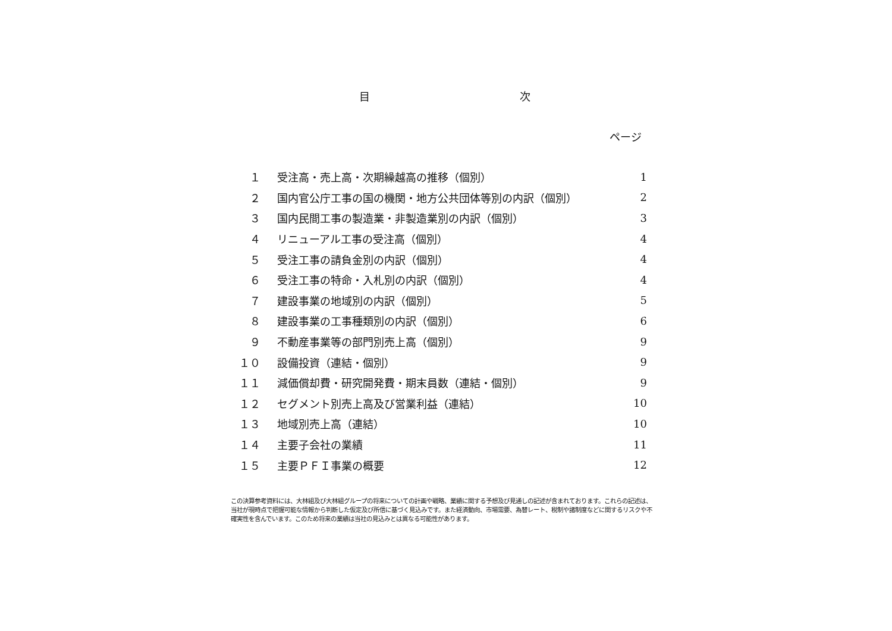目 次
ページ
| １ | 受注高・売上高・次期繰越高の推移（個別） | 1 |
| ２ | 国内官公庁工事の国の機関・地方公共団体等別の内訳（個別） | 2 |
| ３ | 国内民間工事の製造業・非製造業別の内訳（個別） | 3 |
| ４ | リニューアル工事の受注高（個別） | 4 |
| ５ | 受注工事の請負金別の内訳（個別） | 4 |
| ６ | 受注工事の特命・入札別の内訳（個別） | 4 |
| ７ | 建設事業の地域別の内訳（個別） | 5 |
| ８ | 建設事業の工事種類別の内訳（個別） | 6 |
| ９ | 不動産事業等の部門別売上高（個別） | 9 |
| １０ | 設備投資（連結・個別） | 9 |
| １１ | 減価償却費・研究開発費・期末員数（連結・個別） | 9 |
| １２ | セグメント別売上高及び営業利益（連結） | 10 |
| １３ | 地域別売上高（連結） | 10 |
| １４ | 主要子会社の業績 | 11 |
| １５ | 主要ＰＦＩ事業の概要 | 12 |
この決算参考資料には、大林組及び大林組グループの将来についての計画や戦略、業績に関する予想及び見通しの記述が含まれております。これらの記述は、当社が現時点で把握可能な情報から判断した仮定及び所信に基づく見込みです。また経済動向、市場需要、為替レート、税制や諸制度などに関するリスクや不確実性を含んでいます。このため将来の業績は当社の見込みとは異なる可能性があります。